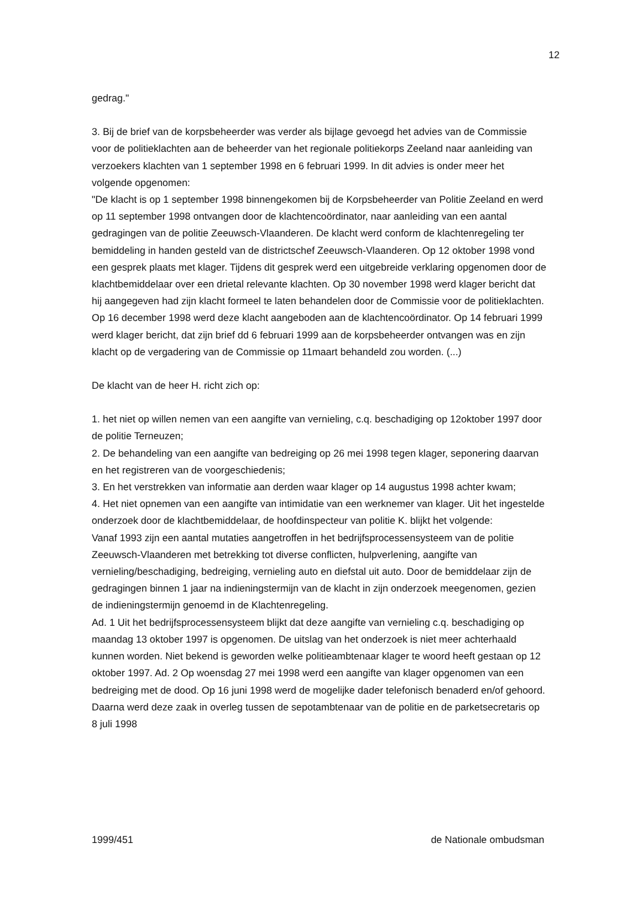12
gedrag."
3. Bij de brief van de korpsbeheerder was verder als bijlage gevoegd het advies van de Commissie voor de politieklachten aan de beheerder van het regionale politiekorps Zeeland naar aanleiding van verzoekers klachten van 1 september 1998 en 6 februari 1999. In dit advies is onder meer het volgende opgenomen:
"De klacht is op 1 september 1998 binnengekomen bij de Korpsbeheerder van Politie Zeeland en werd op 11 september 1998 ontvangen door de klachtencoördinator, naar aanleiding van een aantal gedragingen van de politie Zeeuwsch-Vlaanderen. De klacht werd conform de klachtenregeling ter bemiddeling in handen gesteld van de districtschef Zeeuwsch-Vlaanderen. Op 12 oktober 1998 vond een gesprek plaats met klager. Tijdens dit gesprek werd een uitgebreide verklaring opgenomen door de klachtbemiddelaar over een drietal relevante klachten. Op 30 november 1998 werd klager bericht dat hij aangegeven had zijn klacht formeel te laten behandelen door de Commissie voor de politieklachten. Op 16 december 1998 werd deze klacht aangeboden aan de klachtencoördinator. Op 14 februari 1999 werd klager bericht, dat zijn brief dd 6 februari 1999 aan de korpsbeheerder ontvangen was en zijn klacht op de vergadering van de Commissie op 11maart behandeld zou worden. (...)
De klacht van de heer H. richt zich op:
1. het niet op willen nemen van een aangifte van vernieling, c.q. beschadiging op 12oktober 1997 door de politie Terneuzen;
2. De behandeling van een aangifte van bedreiging op 26 mei 1998 tegen klager, seponering daarvan en het registreren van de voorgeschiedenis;
3. En het verstrekken van informatie aan derden waar klager op 14 augustus 1998 achter kwam;
4. Het niet opnemen van een aangifte van intimidatie van een werknemer van klager. Uit het ingestelde onderzoek door de klachtbemiddelaar, de hoofdinspecteur van politie K. blijkt het volgende:
Vanaf 1993 zijn een aantal mutaties aangetroffen in het bedrijfsprocessensysteem van de politie Zeeuwsch-Vlaanderen met betrekking tot diverse conflicten, hulpverlening, aangifte van vernieling/beschadiging, bedreiging, vernieling auto en diefstal uit auto. Door de bemiddelaar zijn de gedragingen binnen 1 jaar na indieningstermijn van de klacht in zijn onderzoek meegenomen, gezien de indieningstermijn genoemd in de Klachtenregeling.
Ad. 1 Uit het bedrijfsprocessensysteem blijkt dat deze aangifte van vernieling c.q. beschadiging op maandag 13 oktober 1997 is opgenomen. De uitslag van het onderzoek is niet meer achterhaald kunnen worden. Niet bekend is geworden welke politieambtenaar klager te woord heeft gestaan op 12 oktober 1997. Ad. 2 Op woensdag 27 mei 1998 werd een aangifte van klager opgenomen van een bedreiging met de dood. Op 16 juni 1998 werd de mogelijke dader telefonisch benaderd en/of gehoord. Daarna werd deze zaak in overleg tussen de sepotambtenaar van de politie en de parketsecretaris op 8 juli 1998
1999/451 de Nationale ombudsman